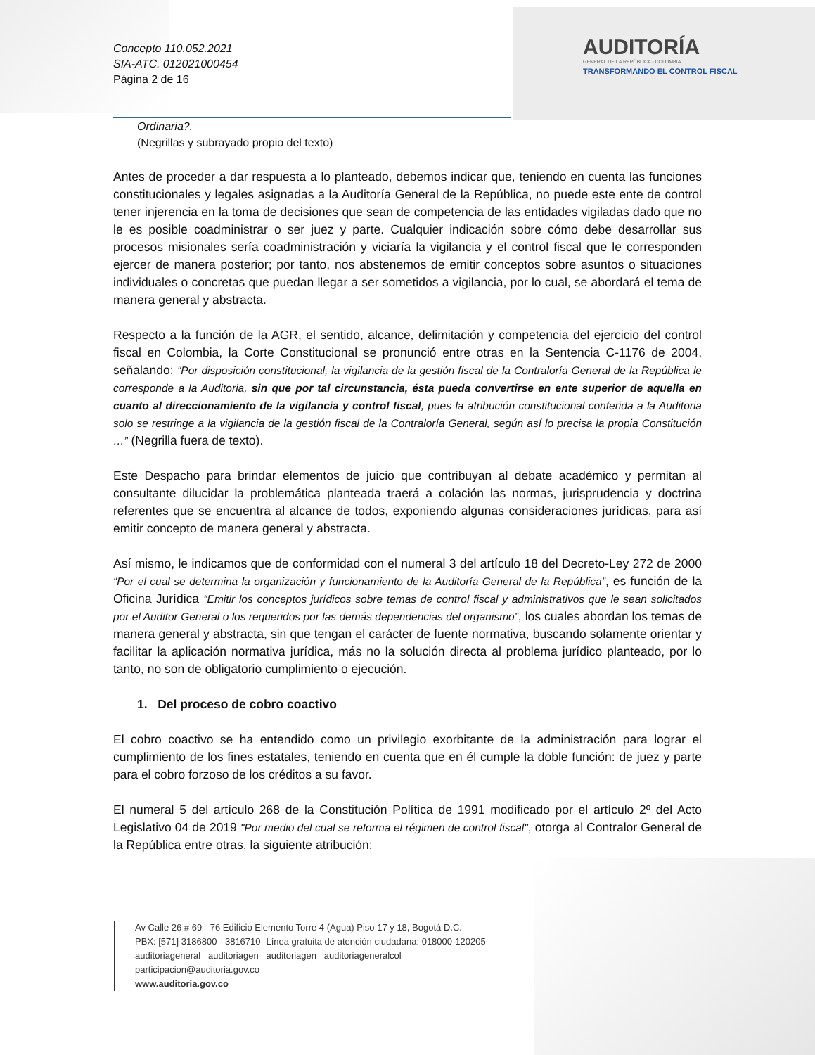Concepto 110.052.2021
SIA-ATC. 012021000454
Página 2 de 16
AUDITORÍA
GENERAL DE LA REPÚBLICA - COLOMBIA
TRANSFORMANDO EL CONTROL FISCAL
Ordinaria?.
(Negrillas y subrayado propio del texto)
Antes de proceder a dar respuesta a lo planteado, debemos indicar que, teniendo en cuenta las funciones constitucionales y legales asignadas a la Auditoría General de la República, no puede este ente de control tener injerencia en la toma de decisiones que sean de competencia de las entidades vigiladas dado que no le es posible coadministrar o ser juez y parte. Cualquier indicación sobre cómo debe desarrollar sus procesos misionales sería coadministración y viciaría la vigilancia y el control fiscal que le corresponden ejercer de manera posterior; por tanto, nos abstenemos de emitir conceptos sobre asuntos o situaciones individuales o concretas que puedan llegar a ser sometidos a vigilancia, por lo cual, se abordará el tema de manera general y abstracta.
Respecto a la función de la AGR, el sentido, alcance, delimitación y competencia del ejercicio del control fiscal en Colombia, la Corte Constitucional se pronunció entre otras en la Sentencia C-1176 de 2004, señalando: “Por disposición constitucional, la vigilancia de la gestión fiscal de la Contraloría General de la República le corresponde a la Auditoria, sin que por tal circunstancia, ésta pueda convertirse en ente superior de aquella en cuanto al direccionamiento de la vigilancia y control fiscal, pues la atribución constitucional conferida a la Auditoria solo se restringe a la vigilancia de la gestión fiscal de la Contraloría General, según así lo precisa la propia Constitución …” (Negrilla fuera de texto).
Este Despacho para brindar elementos de juicio que contribuyan al debate académico y permitan al consultante dilucidar la problemática planteada traerá a colación las normas, jurisprudencia y doctrina referentes que se encuentra al alcance de todos, exponiendo algunas consideraciones jurídicas, para así emitir concepto de manera general y abstracta.
Así mismo, le indicamos que de conformidad con el numeral 3 del artículo 18 del Decreto-Ley 272 de 2000 “Por el cual se determina la organización y funcionamiento de la Auditoría General de la República”, es función de la Oficina Jurídica “Emitir los conceptos jurídicos sobre temas de control fiscal y administrativos que le sean solicitados por el Auditor General o los requeridos por las demás dependencias del organismo”, los cuales abordan los temas de manera general y abstracta, sin que tengan el carácter de fuente normativa, buscando solamente orientar y facilitar la aplicación normativa jurídica, más no la solución directa al problema jurídico planteado, por lo tanto, no son de obligatorio cumplimiento o ejecución.
1. Del proceso de cobro coactivo
El cobro coactivo se ha entendido como un privilegio exorbitante de la administración para lograr el cumplimiento de los fines estatales, teniendo en cuenta que en él cumple la doble función: de juez y parte para el cobro forzoso de los créditos a su favor.
El numeral 5 del artículo 268 de la Constitución Política de 1991 modificado por el artículo 2º del Acto Legislativo 04 de 2019 "Por medio del cual se reforma el régimen de control fiscal", otorga al Contralor General de la República entre otras, la siguiente atribución:
Av Calle 26 # 69 - 76 Edificio Elemento Torre 4 (Agua) Piso 17 y 18, Bogotá D.C.
PBX: [571] 3186800 - 3816710 -Línea gratuita de atención ciudadana: 018000-120205
auditoriageneral auditoriagen auditoriagen auditoriageneralcol
participacion@auditoria.gov.co
www.auditoria.gov.co